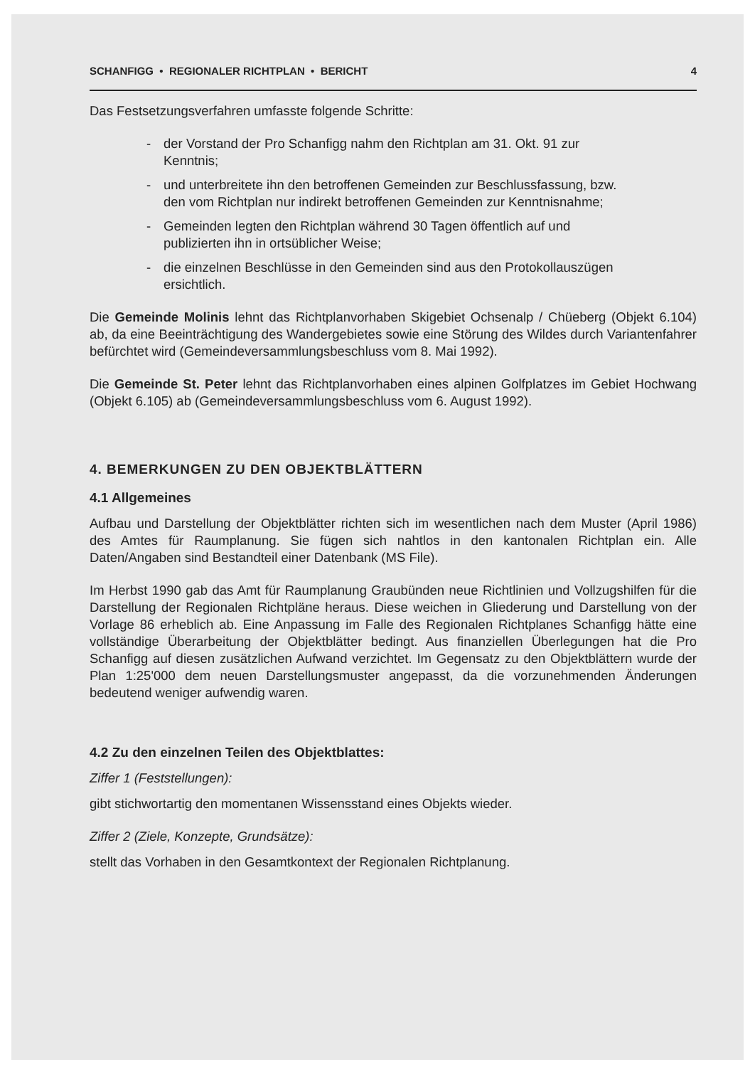SCHANFIGG • REGIONALER RICHTPLAN • BERICHT 4
Das Festsetzungsverfahren umfasste folgende Schritte:
- der Vorstand der Pro Schanfigg nahm den Richtplan am 31. Okt. 91 zur Kenntnis;
- und unterbreitete ihn den betroffenen Gemeinden zur Beschlussfassung, bzw. den vom Richtplan nur indirekt betroffenen Gemeinden zur Kenntnisnahme;
- Gemeinden legten den Richtplan während 30 Tagen öffentlich auf und publizierten ihn in ortsüblicher Weise;
- die einzelnen Beschlüsse in den Gemeinden sind aus den Protokollauszügen ersichtlich.
Die Gemeinde Molinis lehnt das Richtplanvorhaben Skigebiet Ochsenalp / Chüeberg (Objekt 6.104) ab, da eine Beeinträchtigung des Wandergebietes sowie eine Störung des Wildes durch Variantenfahrer befürchtet wird (Gemeindeversammlungsbeschluss vom 8. Mai 1992).
Die Gemeinde St. Peter lehnt das Richtplanvorhaben eines alpinen Golfplatzes im Gebiet Hochwang (Objekt 6.105) ab (Gemeindeversammlungsbeschluss vom 6. August 1992).
4. BEMERKUNGEN ZU DEN OBJEKTBLÄTTERN
4.1 Allgemeines
Aufbau und Darstellung der Objektblätter richten sich im wesentlichen nach dem Muster (April 1986) des Amtes für Raumplanung. Sie fügen sich nahtlos in den kantonalen Richtplan ein. Alle Daten/Angaben sind Bestandteil einer Datenbank (MS File).
Im Herbst 1990 gab das Amt für Raumplanung Graubünden neue Richtlinien und Vollzugshilfen für die Darstellung der Regionalen Richtpläne heraus. Diese weichen in Gliederung und Darstellung von der Vorlage 86 erheblich ab. Eine Anpassung im Falle des Regionalen Richtplanes Schanfigg hätte eine vollständige Überarbeitung der Objektblätter bedingt. Aus finanziellen Überlegungen hat die Pro Schanfigg auf diesen zusätzlichen Aufwand verzichtet. Im Gegensatz zu den Objektblättern wurde der Plan 1:25'000 dem neuen Darstellungsmuster angepasst, da die vorzunehmenden Änderungen bedeutend weniger aufwendig waren.
4.2 Zu den einzelnen Teilen des Objektblattes:
Ziffer 1 (Feststellungen):
gibt stichwortartig den momentanen Wissensstand eines Objekts wieder.
Ziffer 2 (Ziele, Konzepte, Grundsätze):
stellt das Vorhaben in den Gesamtkontext der Regionalen Richtplanung.